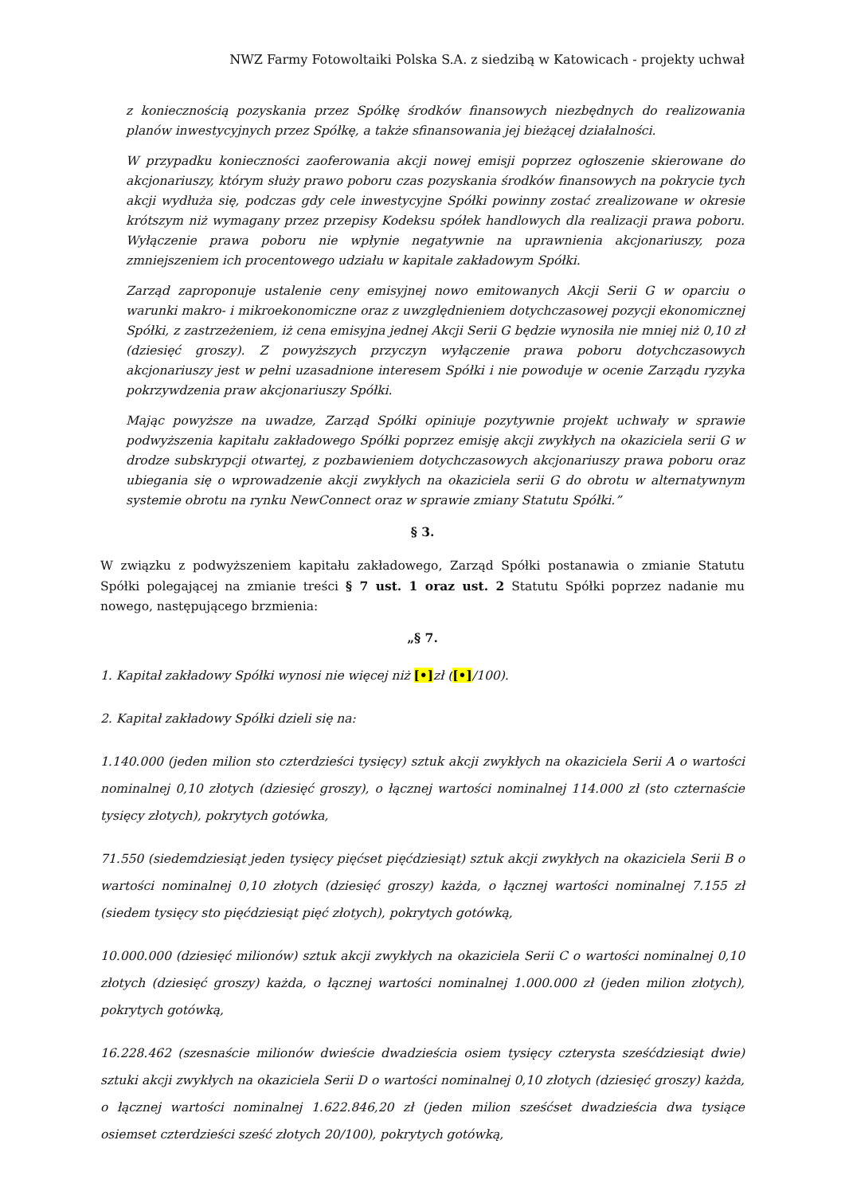NWZ Farmy Fotowoltaiki Polska S.A. z siedzibą w Katowicach - projekty uchwał
z koniecznością pozyskania przez Spółkę środków finansowych niezbędnych do realizowania planów inwestycyjnych przez Spółkę, a także sfinansowania jej bieżącej działalności.
W przypadku konieczności zaoferowania akcji nowej emisji poprzez ogłoszenie skierowane do akcjonariuszy, którym służy prawo poboru czas pozyskania środków finansowych na pokrycie tych akcji wydłuża się, podczas gdy cele inwestycyjne Spółki powinny zostać zrealizowane w okresie krótszym niż wymagany przez przepisy Kodeksu spółek handlowych dla realizacji prawa poboru. Wyłączenie prawa poboru nie wpłynie negatywnie na uprawnienia akcjonariuszy, poza zmniejszeniem ich procentowego udziału w kapitale zakładowym Spółki.
Zarząd zaproponuje ustalenie ceny emisyjnej nowo emitowanych Akcji Serii G w oparciu o warunki makro- i mikroekonomiczne oraz z uwzględnieniem dotychczasowej pozycji ekonomicznej Spółki, z zastrzeżeniem, iż cena emisyjna jednej Akcji Serii G będzie wynosiła nie mniej niż 0,10 zł (dziesięć groszy). Z powyższych przyczyn wyłączenie prawa poboru dotychczasowych akcjonariuszy jest w pełni uzasadnione interesem Spółki i nie powoduje w ocenie Zarządu ryzyka pokrzywdzenia praw akcjonariuszy Spółki.
Mając powyższe na uwadze, Zarząd Spółki opiniuje pozytywnie projekt uchwały w sprawie podwyższenia kapitału zakładowego Spółki poprzez emisję akcji zwykłych na okaziciela serii G w drodze subskrypcji otwartej, z pozbawieniem dotychczasowych akcjonariuszy prawa poboru oraz ubiegania się o wprowadzenie akcji zwykłych na okaziciela serii G do obrotu w alternatywnym systemie obrotu na rynku NewConnect oraz w sprawie zmiany Statutu Spółki.”
§ 3.
W związku z podwyższeniem kapitału zakładowego, Zarząd Spółki postanawia o zmianie Statutu Spółki polegającej na zmianie treści § 7 ust. 1 oraz ust. 2 Statutu Spółki poprzez nadanie mu nowego, następującego brzmienia:
„§ 7.
1. Kapitał zakładowy Spółki wynosi nie więcej niż [•]zł ([•]/100).
2. Kapitał zakładowy Spółki dzieli się na:
1.140.000 (jeden milion sto czterdzieści tysięcy) sztuk akcji zwykłych na okaziciela Serii A o wartości nominalnej 0,10 złotych (dziesięć groszy), o łącznej wartości nominalnej 114.000 zł (sto czternaście tysięcy złotych), pokrytych gotówka,
71.550 (siedemdziesiąt jeden tysięcy pięćset pięćdziesiąt) sztuk akcji zwykłych na okaziciela Serii B o wartości nominalnej 0,10 złotych (dziesięć groszy) każda, o łącznej wartości nominalnej 7.155 zł (siedem tysięcy sto pięćdziesiąt pięć złotych), pokrytych gotówką,
10.000.000 (dziesięć milionów) sztuk akcji zwykłych na okaziciela Serii C o wartości nominalnej 0,10 złotych (dziesięć groszy) każda, o łącznej wartości nominalnej 1.000.000 zł (jeden milion złotych), pokrytych gotówką,
16.228.462 (szesnaście milionów dwieście dwadzieścia osiem tysięcy czterysta sześćdziesiąt dwie) sztuki akcji zwykłych na okaziciela Serii D o wartości nominalnej 0,10 złotych (dziesięć groszy) każda, o łącznej wartości nominalnej 1.622.846,20 zł (jeden milion sześćset dwadzieścia dwa tysiące osiemset czterdzieści sześć złotych 20/100), pokrytych gotówką,